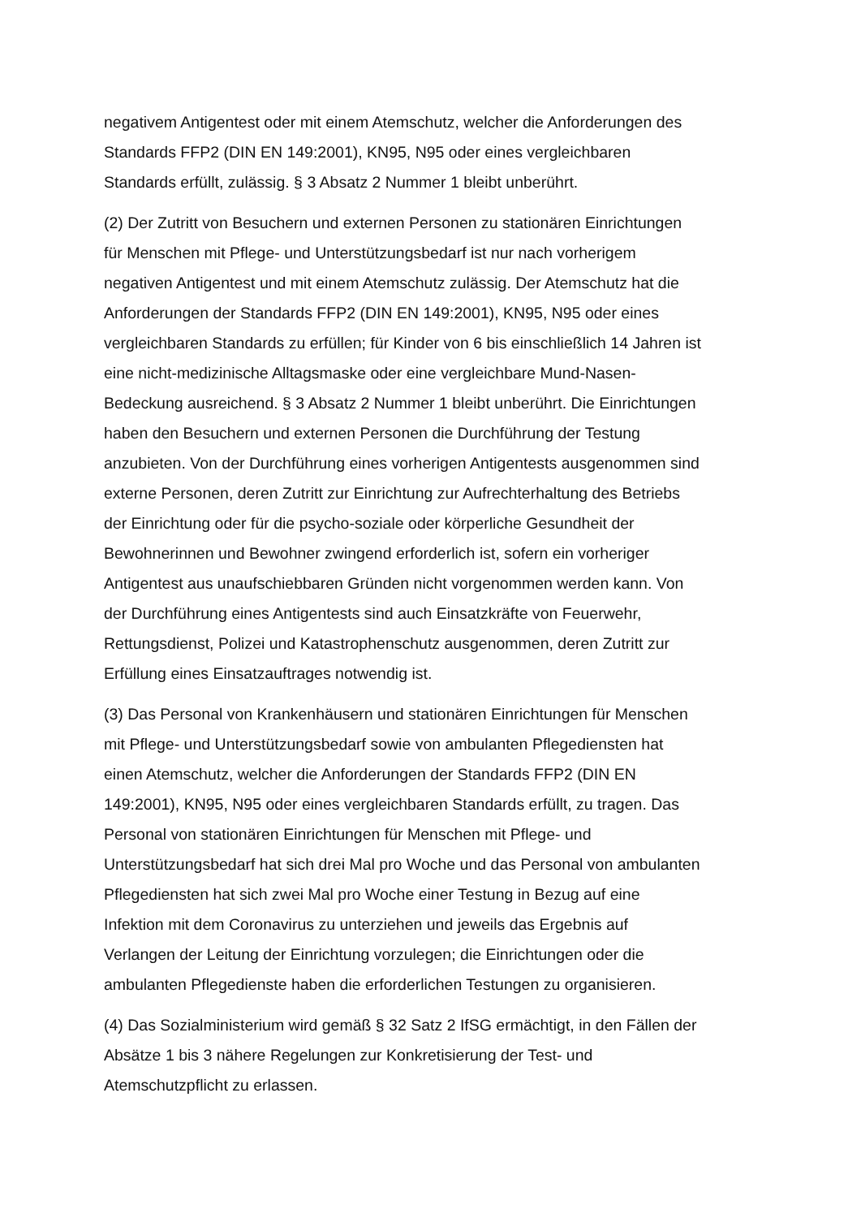negativem Antigentest oder mit einem Atemschutz, welcher die Anforderungen des
Standards FFP2 (DIN EN 149:2001), KN95, N95 oder eines vergleichbaren
Standards erfüllt, zulässig. § 3 Absatz 2 Nummer 1 bleibt unberührt.
(2) Der Zutritt von Besuchern und externen Personen zu stationären Einrichtungen
für Menschen mit Pflege- und Unterstützungsbedarf ist nur nach vorherigem
negativen Antigentest und mit einem Atemschutz zulässig. Der Atemschutz hat die
Anforderungen der Standards FFP2 (DIN EN 149:2001), KN95, N95 oder eines
vergleichbaren Standards zu erfüllen; für Kinder von 6 bis einschließlich 14 Jahren ist
eine nicht-medizinische Alltagsmaske oder eine vergleichbare Mund-Nasen-
Bedeckung ausreichend. § 3 Absatz 2 Nummer 1 bleibt unberührt. Die Einrichtungen
haben den Besuchern und externen Personen die Durchführung der Testung
anzubieten. Von der Durchführung eines vorherigen Antigentests ausgenommen sind
externe Personen, deren Zutritt zur Einrichtung zur Aufrechterhaltung des Betriebs
der Einrichtung oder für die psycho-soziale oder körperliche Gesundheit der
Bewohnerinnen und Bewohner zwingend erforderlich ist, sofern ein vorheriger
Antigentest aus unaufschiebbaren Gründen nicht vorgenommen werden kann. Von
der Durchführung eines Antigentests sind auch Einsatzkräfte von Feuerwehr,
Rettungsdienst, Polizei und Katastrophenschutz ausgenommen, deren Zutritt zur
Erfüllung eines Einsatzauftrages notwendig ist.
(3) Das Personal von Krankenhäusern und stationären Einrichtungen für Menschen
mit Pflege- und Unterstützungsbedarf sowie von ambulanten Pflegediensten hat
einen Atemschutz, welcher die Anforderungen der Standards FFP2 (DIN EN
149:2001), KN95, N95 oder eines vergleichbaren Standards erfüllt, zu tragen. Das
Personal von stationären Einrichtungen für Menschen mit Pflege- und
Unterstützungsbedarf hat sich drei Mal pro Woche und das Personal von ambulanten
Pflegediensten hat sich zwei Mal pro Woche einer Testung in Bezug auf eine
Infektion mit dem Coronavirus zu unterziehen und jeweils das Ergebnis auf
Verlangen der Leitung der Einrichtung vorzulegen; die Einrichtungen oder die
ambulanten Pflegedienste haben die erforderlichen Testungen zu organisieren.
(4) Das Sozialministerium wird gemäß § 32 Satz 2 IfSG ermächtigt, in den Fällen der
Absätze 1 bis 3 nähere Regelungen zur Konkretisierung der Test- und
Atemschutzpflicht zu erlassen.